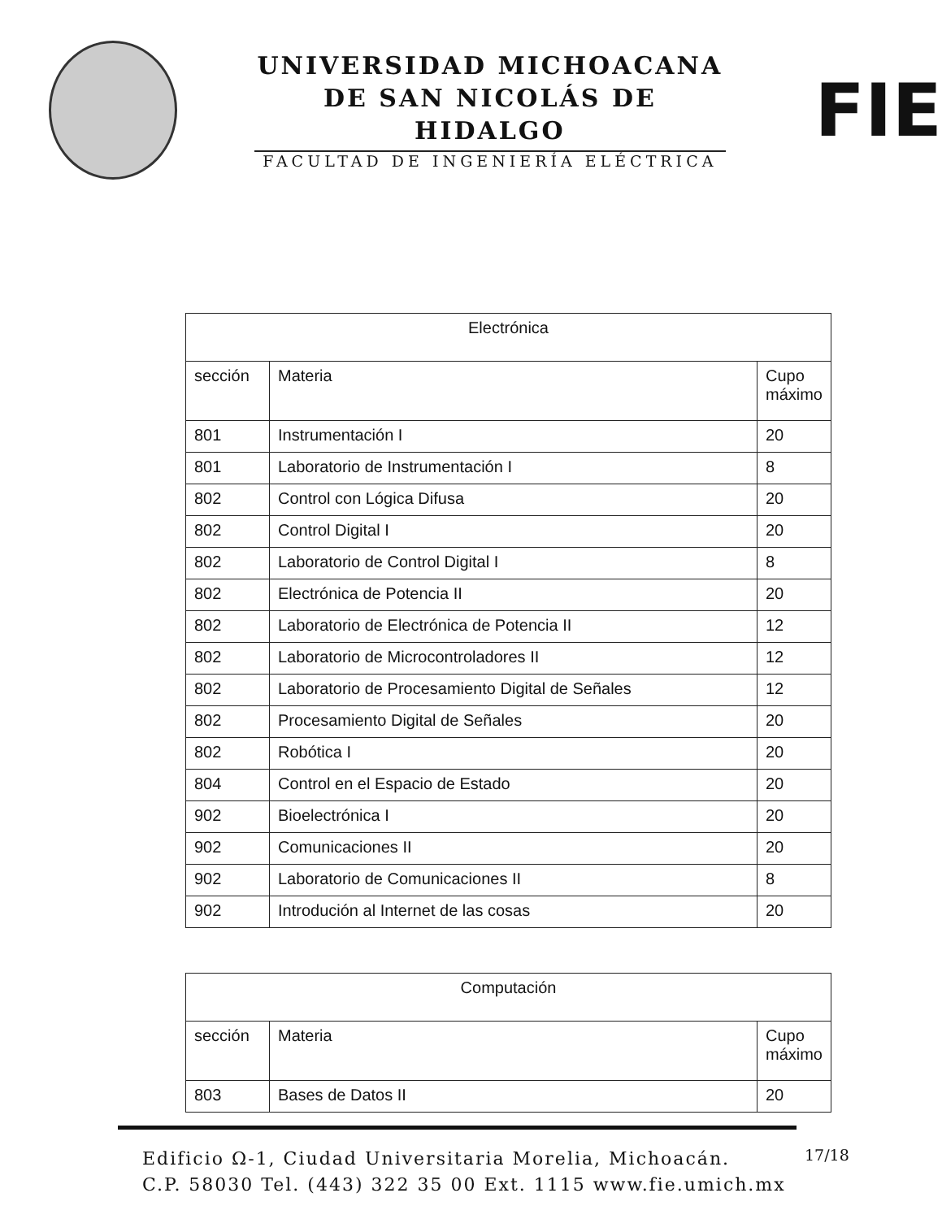UNIVERSIDAD MICHOACANA
DE SAN NICOLÁS DE HIDALGO
FACULTAD DE INGENIERÍA ELÉCTRICA
FIE
| Electrónica | | |
| --- | --- | --- |
| sección | Materia | Cupo máximo |
| 801 | Instrumentación I | 20 |
| 801 | Laboratorio de Instrumentación I | 8 |
| 802 | Control con Lógica Difusa | 20 |
| 802 | Control Digital I | 20 |
| 802 | Laboratorio de Control Digital I | 8 |
| 802 | Electrónica de Potencia II | 20 |
| 802 | Laboratorio de Electrónica de Potencia II | 12 |
| 802 | Laboratorio de Microcontroladores II | 12 |
| 802 | Laboratorio de Procesamiento Digital de Señales | 12 |
| 802 | Procesamiento Digital de Señales | 20 |
| 802 | Robótica I | 20 |
| 804 | Control en el Espacio de Estado | 20 |
| 902 | Bioelectrónica I | 20 |
| 902 | Comunicaciones II | 20 |
| 902 | Laboratorio de Comunicaciones II | 8 |
| 902 | Introdución al Internet de las cosas | 20 |
| Computación | | |
| --- | --- | --- |
| sección | Materia | Cupo máximo |
| 803 | Bases de Datos II | 20 |
Edificio Ω-1, Ciudad Universitaria Morelia, Michoacán.
C.P. 58030 Tel. (443) 322 35 00 Ext. 1115 www.fie.umich.mx
17/18